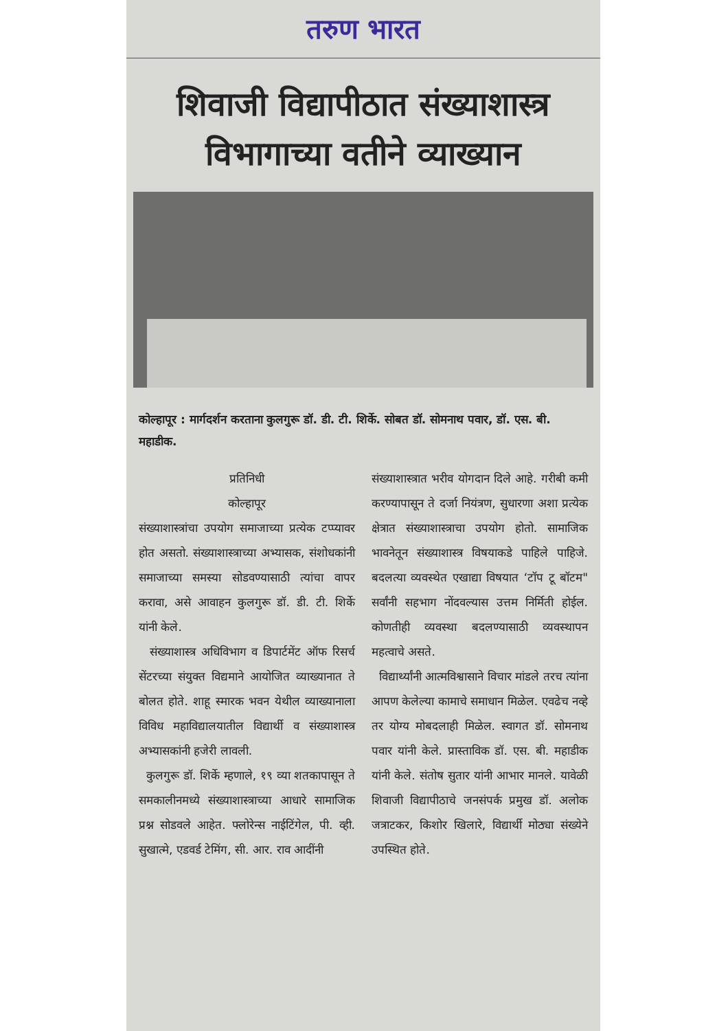तरुण भारत
शिवाजी विद्यापीठात संख्याशास्त्र विभागाच्या वतीने व्याख्यान
कोल्हापूर : मार्गदर्शन करताना कुलगुरू डॉ. डी. टी. शिर्के. सोबत डॉ. सोमनाथ पवार, डॉ. एस. बी. महाडीक.
प्रतिनिधी
कोल्हापूर
संख्याशास्त्रांचा उपयोग समाजाच्या प्रत्येक टप्प्यावर होत असतो. संख्याशास्त्राच्या अभ्यासक, संशोधकांनी समाजाच्या समस्या सोडवण्यासाठी त्यांचा वापर करावा, असे आवाहन कुलगुरू डॉ. डी. टी. शिर्के यांनी केले.
संख्याशास्त्र अधिविभाग व डिपार्टमेंट ऑफ रिसर्च सेंटरच्या संयुक्त विद्यमाने आयोजित व्याख्यानात ते बोलत होते. शाहू स्मारक भवन येथील व्याख्यानाला विविध महाविद्यालयातील विद्यार्थी व संख्याशास्त्र अभ्यासकांनी हजेरी लावली.
कुलगुरू डॉ. शिर्के म्हणाले, १९ व्या शतकापासून ते समकालीनमध्ये संख्याशास्त्राच्या आधारे सामाजिक प्रश्न सोडवले आहेत. फ्लोरेन्स नाईटिंगेल, पी. व्ही. सुखात्मे, एडवर्ड टेमिंग, सी. आर. राव आदींनी
संख्याशास्त्रात भरीव योगदान दिले आहे. गरीबी कमी करण्यापासून ते दर्जा नियंत्रण, सुधारणा अशा प्रत्येक क्षेत्रात संख्याशास्त्राचा उपयोग होतो. सामाजिक भावनेतून संख्याशास्त्र विषयाकडे पाहिले पाहिजे. बदलत्या व्यवस्थेत एखाद्या विषयात ‘टॉप टू बॉटम" सर्वांनी सहभाग नोंदवल्यास उत्तम निर्मिती होईल. कोणतीही व्यवस्था बदलण्यासाठी व्यवस्थापन महत्वाचे असते.
विद्यार्थ्यांनी आत्मविश्वासाने विचार मांडले तरच त्यांना आपण केलेल्या कामाचे समाधान मिळेल. एवढेच नव्हे तर योग्य मोबदलाही मिळेल. स्वागत डॉ. सोमनाथ पवार यांनी केले. प्रास्ताविक डॉ. एस. बी. महाडीक यांनी केले. संतोष सुतार यांनी आभार मानले. यावेळी शिवाजी विद्यापीठाचे जनसंपर्क प्रमुख डॉ. अलोक जत्राटकर, किशोर खिलारे, विद्यार्थी मोठ्या संख्येने उपस्थित होते.